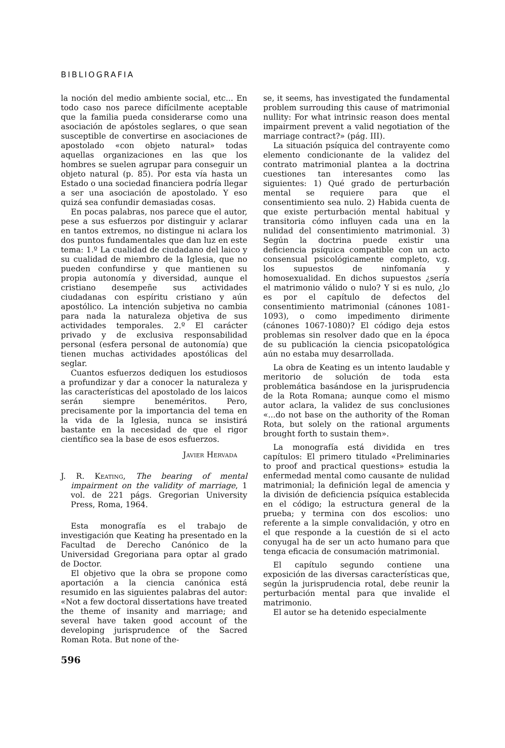BIBLIOGRAFIA
la noción del medio ambiente social, etc... En todo caso nos parece difícilmente aceptable que la familia pueda considerarse como una asociación de apóstoles seglares, o que sean susceptible de convertirse en asociaciones de apostolado «con objeto natural» todas aquellas organizaciones en las que los hombres se suelen agrupar para conseguir un objeto natural (p. 85). Por esta vía hasta un Estado o una sociedad financiera podría llegar a ser una asociación de apostolado. Y eso quizá sea confundir demasiadas cosas.
En pocas palabras, nos parece que el autor, pese a sus esfuerzos por distinguir y aclarar en tantos extremos, no distingue ni aclara los dos puntos fundamentales que dan luz en este tema: 1.º La cualidad de ciudadano del laico y su cualidad de miembro de la Iglesia, que no pueden confundirse y que mantienen su propia autonomía y diversidad, aunque el cristiano desempeñe sus actividades ciudadanas con espíritu cristiano y aún apostólico. La intención subjetiva no cambia para nada la naturaleza objetiva de sus actividades temporales. 2.º El carácter privado y de exclusiva responsabilidad personal (esfera personal de autonomía) que tienen muchas actividades apostólicas del seglar.
Cuantos esfuerzos dediquen los estudiosos a profundizar y dar a conocer la naturaleza y las características del apostolado de los laicos serán siempre beneméritos. Pero, precisamente por la importancia del tema en la vida de la Iglesia, nunca se insistirá bastante en la necesidad de que el rigor científico sea la base de esos esfuerzos.
Javier Hervada
J. R. Keating, The bearing of mental impairment on the validity of marriage, 1 vol. de 221 págs. Gregorian University Press, Roma, 1964.
Esta monografía es el trabajo de investigación que Keating ha presentado en la Facultad de Derecho Canónico de la Universidad Gregoriana para optar al grado de Doctor.
El objetivo que la obra se propone como aportación a la ciencia canónica está resumido en las siguientes palabras del autor: «Not a few doctoral dissertations have treated the theme of insanity and marriage; and several have taken good account of the developing jurisprudence of the Sacred Roman Rota. But none of the-
se, it seems, has investigated the fundamental problem surrouding this cause of matrimonial nullity: For what intrinsic reason does mental impairment prevent a valid negotiation of the marriage contract?» (pág. III).
La situación psíquica del contrayente como elemento condicionante de la validez del contrato matrimonial plantea a la doctrina cuestiones tan interesantes como las siguientes: 1) Qué grado de perturbación mental se requiere para que el consentimiento sea nulo. 2) Habida cuenta de que existe perturbación mental habitual y transitoria cómo influyen cada una en la nulidad del consentimiento matrimonial. 3) Según la doctrina puede existir una deficiencia psíquica compatible con un acto consensual psicológicamente completo, v.g. los supuestos de ninfomanía y homosexualidad. En dichos supuestos ¿sería el matrimonio válido o nulo? Y si es nulo, ¿lo es por el capítulo de defectos del consentimiento matrimonial (cánones 1081-1093), o como impedimento dirimente (cánones 1067-1080)? El código deja estos problemas sin resolver dado que en la época de su publicación la ciencia psicopatológica aún no estaba muy desarrollada.
La obra de Keating es un intento laudable y meritorio de solución de toda esta problemática basándose en la jurisprudencia de la Rota Romana; aunque como el mismo autor aclara, la validez de sus conclusiones «...do not base on the authority of the Roman Rota, but solely on the rational arguments brought forth to sustain them».
La monografía está dividida en tres capítulos: El primero titulado «Preliminaries to proof and practical questions» estudia la enfermedad mental como causante de nulidad matrimonial; la definición legal de amencia y la división de deficiencia psíquica establecida en el código; la estructura general de la prueba; y termina con dos escolios: uno referente a la simple convalidación, y otro en el que responde a la cuestión de si el acto conyugal ha de ser un acto humano para que tenga eficacia de consumación matrimonial.
El capítulo segundo contiene una exposición de las diversas características que, según la jurisprudencia rotal, debe reunir la perturbación mental para que invalide el matrimonio.
El autor se ha detenido especialmente
596